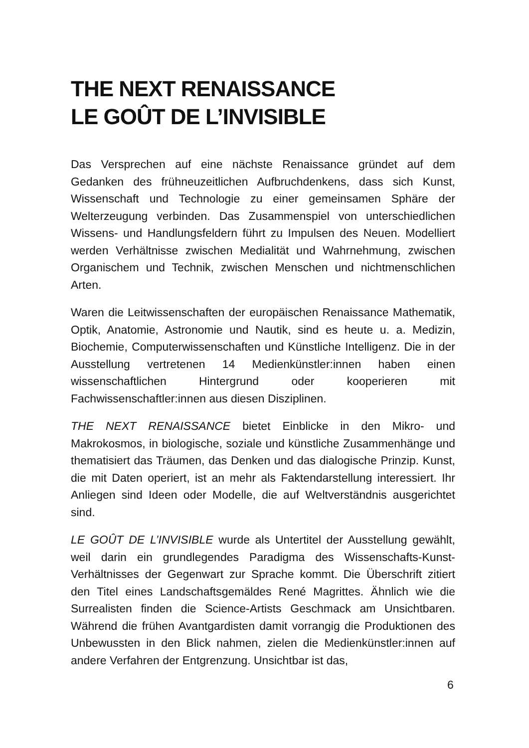THE NEXT RENAISSANCE
LE GOÛT DE L’INVISIBLE
Das Versprechen auf eine nächste Renaissance gründet auf dem Gedanken des frühneuzeitlichen Aufbruchdenkens, dass sich Kunst, Wissenschaft und Technologie zu einer gemeinsamen Sphäre der Welterzeugung verbinden. Das Zusammenspiel von unterschiedlichen Wissens- und Handlungsfeldern führt zu Impulsen des Neuen. Modelliert werden Verhältnisse zwischen Medialität und Wahrnehmung, zwischen Organischem und Technik, zwischen Menschen und nichtmenschlichen Arten.
Waren die Leitwissenschaften der europäischen Renaissance Mathematik, Optik, Anatomie, Astronomie und Nautik, sind es heute u. a. Medizin, Biochemie, Computerwissenschaften und Künstliche Intelligenz. Die in der Ausstellung vertretenen 14 Medienkünstler:innen haben einen wissenschaftlichen Hintergrund oder kooperieren mit Fachwissenschaftler:innen aus diesen Disziplinen.
THE NEXT RENAISSANCE bietet Einblicke in den Mikro- und Makrokosmos, in biologische, soziale und künstliche Zusammenhänge und thematisiert das Träumen, das Denken und das dialogische Prinzip. Kunst, die mit Daten operiert, ist an mehr als Faktendarstellung interessiert. Ihr Anliegen sind Ideen oder Modelle, die auf Weltverständnis ausgerichtet sind.
LE GOÛT DE L’INVISIBLE wurde als Untertitel der Ausstellung gewählt, weil darin ein grundlegendes Paradigma des Wissenschafts-Kunst-Verhältnisses der Gegenwart zur Sprache kommt. Die Überschrift zitiert den Titel eines Landschaftsgemäldes René Magrittes. Ähnlich wie die Surrealisten finden die Science-Artists Geschmack am Unsichtbaren. Während die frühen Avantgardisten damit vorrangig die Produktionen des Unbewussten in den Blick nahmen, zielen die Medienkünstler:innen auf andere Verfahren der Entgrenzung. Unsichtbar ist das,
6